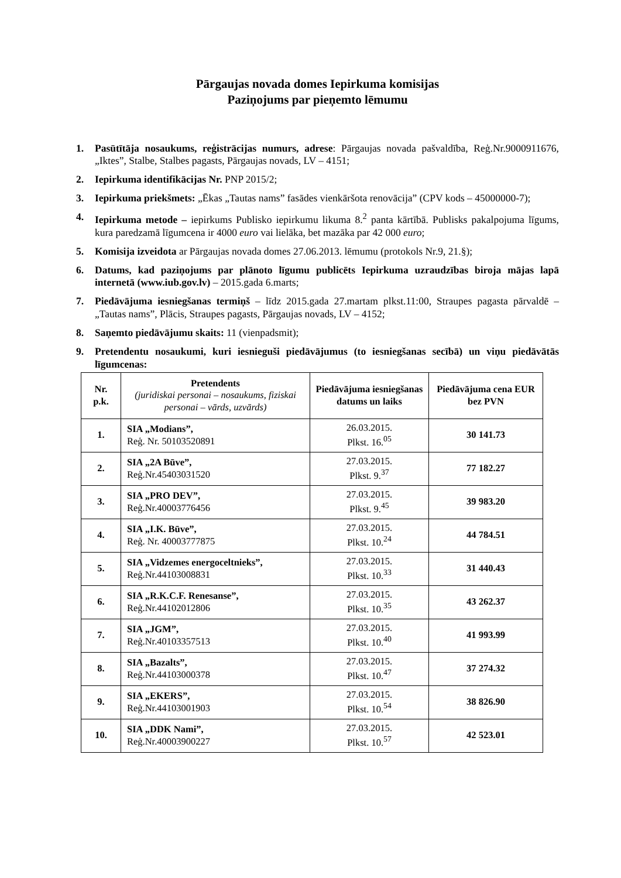Pārgaujas novada domes Iepirkuma komisijas
Paziņojums par pieņemto lēmumu
1. Pasūtītāja nosaukums, reģistrācijas numurs, adrese: Pārgaujas novada pašvaldība, Reģ.Nr.9000911676, „Iktes”, Stalbe, Stalbes pagasts, Pārgaujas novads, LV – 4151;
2. Iepirkuma identifikācijas Nr. PNP 2015/2;
3. Iepirkuma priekšmets: „Ēkas „Tautas nams” fasādes vienkāršota renovācija” (CPV kods – 45000000-7);
4. Iepirkuma metode – iepirkums Publisko iepirkumu likuma 8.<sup>2</sup> panta kārtībā. Publisks pakalpojuma līgums, kura paredzamā līgumcena ir 4000 euro vai lielāka, bet mazāka par 42 000 euro;
5. Komisija izveidota ar Pārgaujas novada domes 27.06.2013. lēmumu (protokols Nr.9, 21.§);
6. Datums, kad paziņojums par plānoto līgumu publicēts Iepirkuma uzraudzības biroja mājas lapā internetā (www.iub.gov.lv) – 2015.gada 6.marts;
7. Piedāvājuma iesniegšanas termiņš – līdz 2015.gada 27.martam plkst.11:00, Straupes pagasta pārvaldē – „Tautas nams”, Plācis, Straupes pagasts, Pārgaujas novads, LV – 4152;
8. Saņemto piedāvājumu skaits: 11 (vienpadsmit);
9. Pretendentu nosaukumi, kuri iesnieguši piedāvājumus (to iesniegšanas secībā) un viņu piedāvātās līgumcenas:
| Nr. p.k. | Pretendents (juridiskai personai – nosaukums, fiziskai personai – vārds, uzvārds) | Piedāvājuma iesniegšanas datums un laiks | Piedāvājuma cena EUR bez PVN |
| --- | --- | --- | --- |
| 1. | SIA „Modians”, Reģ. Nr. 50103520891 | 26.03.2015. Plkst. 16.<sup>05</sup> | 30 141.73 |
| 2. | SIA „2A Būve”, Reģ.Nr.45403031520 | 27.03.2015. Plkst. 9.<sup>37</sup> | 77 182.27 |
| 3. | SIA „PRO DEV”, Reģ.Nr.40003776456 | 27.03.2015. Plkst. 9.<sup>45</sup> | 39 983.20 |
| 4. | SIA „I.K. Būve”, Reģ. Nr. 40003777875 | 27.03.2015. Plkst. 10.<sup>24</sup> | 44 784.51 |
| 5. | SIA „Vidzemes energoceltnieks”, Reģ.Nr.44103008831 | 27.03.2015. Plkst. 10.<sup>33</sup> | 31 440.43 |
| 6. | SIA „R.K.C.F. Renesanse”, Reģ.Nr.44102012806 | 27.03.2015. Plkst. 10.<sup>35</sup> | 43 262.37 |
| 7. | SIA „JGM”, Reģ.Nr.40103357513 | 27.03.2015. Plkst. 10.<sup>40</sup> | 41 993.99 |
| 8. | SIA „Bazalts”, Reģ.Nr.44103000378 | 27.03.2015. Plkst. 10.<sup>47</sup> | 37 274.32 |
| 9. | SIA „EKERS”, Reģ.Nr.44103001903 | 27.03.2015. Plkst. 10.<sup>54</sup> | 38 826.90 |
| 10. | SIA „DDK Nami”, Reģ.Nr.40003900227 | 27.03.2015. Plkst. 10.<sup>57</sup> | 42 523.01 |